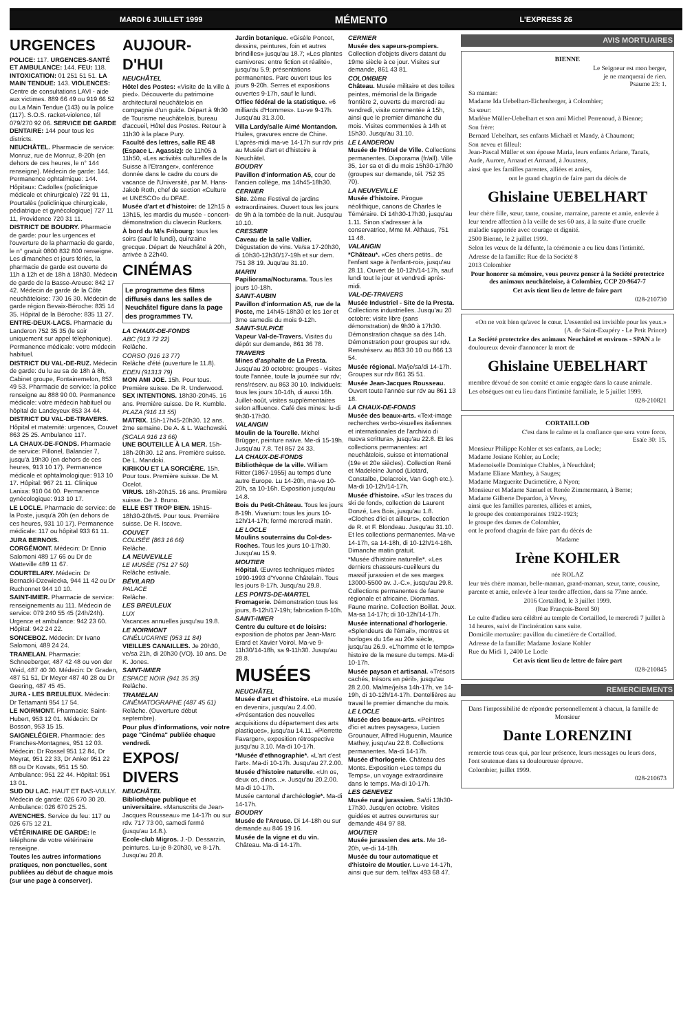MARDI 6 JUILLET 1999 MÉMENTO L'EXPRESS 26
URGENCES
POLICE: 117. URGENCES-SANTÉ ET AMBULANCE: 144. FEU: 118. INTOXICATION: 01 251 51 51. LA MAIN TENDUE: 143. VIOLENCES: Centre de consultations LAVI - aide aux victimes. 889 66 49 ou 919 66 52 ou La Main Tendue (143) ou la police (117). S.O.S. racket-violence, tél 079/270 92 06. SERVICE DE GARDE DENTAIRE: 144 pour tous les districts.
NEUCHÂTEL. Pharmacie de service: Monruz, rue de Monruz, 8-20h (en dehors de ces heures, le n° 144 renseigne). Médecin de garde: 144. Permanence ophtalmique: 144. Hôpitaux: Cadolles (policlinique médicale et chirurgicale) 722 91 11, Pourtalès (policlinique chirurgicale, pédiatrique et gynécologique) 727 11 11, Providence 720 31 11.
DISTRICT DE BOUDRY. Pharmacie de garde: pour les urgences et l'ouverture de la pharmacie de garde, le n° gratuit 0800 832 800 renseigne. Les dimanches et jours fériés, la pharmacie de garde est ouverte de 11h à 12h et de 18h à 18h30. Médecin de garde de la Basse-Areuse: 842 17 42. Médecin de garde de la Côte neuchâteloise: 730 16 30. Médecin de garde région Bevaix-Béroche: 835 14 35. Hôpital de la Béroche: 835 11 27.
ENTRE-DEUX-LACS. Pharmacie du Landeron 752 35 35 (le soir uniquement sur appel téléphonique). Permanence médicale: votre médecin habituel.
DISTRICT DU VAL-DE-RUZ. Médecin de garde: du lu au sa de 18h à 8h, Cabinet groupe, Fontainemelon, 853 49 53. Pharmacie de service: la police renseigne au 888 90 00. Permanence médicale: votre médecin habituel ou hôpital de Landeyeux 853 34 44.
DISTRICT DU VAL-DE-TRAVERS. Hôpital et maternité: urgences, Couvet 863 25 25. Ambulance 117.
LA CHAUX-DE-FONDS. Pharmacie de service: Pillonel, Balancier 7, jusqu'à 19h30 (en dehors de ces heures, 913 10 17). Permanence médicale et ophtalmologique: 913 10 17. Hôpital: 967 21 11. Clinique Lanixa: 910 04 00. Permanence gynécologique: 913 10 17.
LE LOCLE. Pharmacie de service: de la Poste, jusqu'à 20h (en dehors de ces heures, 931 10 17). Permanence médicale: 117 ou hôpital 933 61 11.
JURA BERNOIS.
CORGÉMONT. Médecin: Dr Ennio Salomoni 489 17 66 ou Dr de Watteville 489 11 67.
COURTELARY. Médecin: Dr Bernacki-Dzewiecka, 944 11 42 ou Dr Ruchonnet 944 10 10.
SAINT-IMIER. Pharmacie de service: renseignements au 111. Médecin de service: 079 240 55 45 (24h/24h). Urgence et ambulance: 942 23 60. Hôpital: 942 24 22.
SONCEBOZ. Médecin: Dr Ivano Salomoni, 489 24 24.
TRAMELAN. Pharmacie: Schneeberger, 487 42 48 ou von der Weid, 487 40 30. Médecin: Dr Graden, 487 51 51, Dr Meyer 487 40 28 ou Dr Geering, 487 45 45.
JURA - LES BREULEUX. Médecin: Dr Tettamanti 954 17 54.
LE NOIRMONT. Pharmacie: Saint-Hubert, 953 12 01. Médecin: Dr Bosson, 953 15 15.
SAIGNELÉGIER. Pharmacie: des Franches-Montagnes, 951 12 03. Médecin: Dr Rossel 951 12 84, Dr Meyrat, 951 22 33, Dr Anker 951 22 88 ou Dr Kovats, 951 15 50. Ambulance: 951 22 44. Hôpital: 951 13 01.
SUD DU LAC. HAUT ET BAS-VULLY. Médecin de garde: 026 670 30 20. Ambulance: 026 670 25 25.
AVENCHES. Service du feu: 117 ou 026 675 12 21.
VÉTÉRINAIRE DE GARDE: le téléphone de votre vétérinaire renseigne.
Toutes les autres informations pratiques, non ponctuelles, sont publiées au début de chaque mois (sur une page à conserver).
AUJOUR-D'HUI
NEUCHÂTEL
Hôtel des Postes: «Visite de la ville à pied». Découverte du patrimoine architectural neuchâtelois en compagnie d'un guide. Départ à 9h30 de Tourisme neuchâtelois, bureau d'accueil, Hôtel des Postes. Retour à 11h30 à la place Pury.
Faculté des lettres, salle RE 48 (Espace L. Agassiz): de 11h05 à 11h50, «Les activités culturelles de la Suisse à l'Etranger», conférence donnée dans le cadre du cours de vacance de l'Université, par M. Hans-Jakob Roth, chef de section «Culture et UNESCO» du DFAE.
Musée d'art et d'histoire: de 12h15 à 13h15, les mardis du musée - concert-démonstration du clavecin Ruckers.
À bord du M/s Fribourg: tous les soirs (sauf le lundi), quinzaine grecque. Départ de Neuchâtel à 20h, arrivée à 22h40.
CINÉMAS
Le programme des films diffusés dans les salles de Neuchâtel figure dans la page des programmes TV.
LA CHAUX-DE-FONDS
ABC (913 72 22)
Relâche.
CORSO (916 13 77)
Relâche d'été (ouverture le 11.8).
EDEN (91313 79)
MON AMI JOE. 15h. Pour tous. Première suisse. De R. Underwood.
SEX INTENTIONS. 18h30-20h45. 16 ans. Première suisse. De R. Kumble.
PLAZA (916 13 55)
MATRIX. 15h-17h45-20h30. 12 ans. 2me semaine. De A. & L. Wachowski.
(SCALA 916 13 66)
UNE BOUTEILLE À LA MER. 15h-18h-20h30. 12 ans. Première suisse. De L. Mandoki.
KIRIKOU ET LA SORCIÈRE. 15h. Pour tous. Première suisse. De M. Ocelot.
VIRUS. 18h-20h15. 16 ans. Première suisse. De J. Bruno.
ELLE EST TROP BIEN. 15h15-18h30-20h45. Pour tous. Première suisse. De R. Iscove.
COUVET
COLISÉE (863 16 66)
Relâche.
LA NEUVEVILLE
LE MUSÉE (751 27 50)
Relâche estivale.
BÉVILARD
PALACE
Relâche.
LES BREULEUX
LUX
Vacances annuelles jusqu'au 19.8.
LE NOIRMONT
CINÉLUCARNE (953 11 84)
VIEILLES CANAILLES. Je 20h30, ve/sa 21h, di 20h30 (VO). 10 ans. De K. Jones.
SAINT-IMIER
ESPACE NOIR (941 35 35)
Relâche.
TRAMELAN
CINÉMATOGRAPHE (487 45 61)
Relâche. (Ouverture début septembre).
Pour plus d'informations, voir notre page "Cinéma" publiée chaque vendredi.
EXPOS/ DIVERS
NEUCHÂTEL
Bibliothèque publique et universitaire. «Manuscrits de Jean-Jacques Rousseau» me 14-17h ou sur rdv. 717 73 00, samedi fermé (jusqu'au 14.8.).
Ecole-club Migros. J.-D. Dessarzin, peintures. Lu-je 8-20h30, ve 8-17h. Jusqu'au 20.8.
Jardin botanique. «Gisèle Poncet, dessins, peintures, foin et autres brindilles» jusqu'au 18.7; «Les plantes carnivores: entre fiction et réalité», jusqu'au 5.9; présentations permanentes. Parc ouvert tous les jours 9-20h. Serres et expositions ouvertes 9-17h, sauf le lundi.
Office fédéral de la statistique. «6 milliards d'Hommes». Lu-ve 9-17h. Jusqu'au 31.3.00.
Villa Lardy/salle Aimé Montandon. Huiles, gravures encre de Chine. L'après-midi ma-ve 14-17h sur rdv pris au Musée d'art et d'histoire à Neuchâtel.
BOUDRY
Pavillon d'information A5, cour de l'ancien collège, ma 14h45-18h30.
CERNIER
Site. 2ème Festival de jardins extraordinaires. Ouvert tous les jours de 9h à la tombée de la nuit. Jusqu'au 10.10.
CRESSIER
Caveau de la salle Vallier. Dégustation de vins. Ve/sa 17-20h30, di 10h30-12h30/17-19h et sur dem. 751 38 19. Juqu'au 31.10.
MARIN
Papiliorama/Nocturama. Tous les jours 10-18h.
SAINT-AUBIN
Pavillon d'information A5, rue de la Poste, me 14h45-18h30 et les 1er et 3me samedis du mois 9-12h.
SAINT-SULPICE
Vapeur Val-de-Travers. Visites du dépôt sur demande, 861 36 78.
TRAVERS
Mines d'asphalte de La Presta. Jusqu'au 20 octobre: groupes - visites toute l'année, toute la journée sur rdv; rens/réserv. au 863 30 10. Individuels: tous les jours 10-14h, di aussi 16h. Juillet-août, visites supplémentaires selon affluence. Café des mines: lu-di 9h30-17h30.
VALANGIN
Moulin de la Tourelle. Michel Brügger, peinture naïve. Me-di 15-19h. Jusqu'au 7.8. Tél 857 24 33.
LA CHAUX-DE-FONDS
Bibliothèque de la ville. William Ritter (1867-1955) au temps d'une autre Europe. Lu 14-20h, ma-ve 10-20h, sa 10-16h. Exposition jusqu'au 14.8.
Bois du Petit-Château. Tous les jours 8-19h. Vivarium: tous les jours 10-12h/14-17h; fermé mercredi matin.
LE LOCLE
Moulins souterrains du Col-des-Roches. Tous les jours 10-17h30. Jusqu'au 15.9.
MOUTIER
Hôpital. Œuvres techniques mixtes 1990-1993 d'Yvonne Châtelain. Tous les jours 8-17h. Jusqu'au 29.8.
LES PONTS-DE-MARTEL
Fromagerie. Démonstration tous les jours, 8-12h/17-19h; fabrication 8-10h.
SAINT-IMIER
Centre du culture et de loisirs: exposition de photos par Jean-Marc Erard et Xavier Voirol. Ma-ve 9-11h30/14-18h, sa 9-11h30. Jusqu'au 28.8.
MUSÉES
NEUCHÂTEL
Musée d'art et d'histoire. «Le musée en devenir», jusqu'au 2.4.00. «Présentation des nouvelles acquisitions du département des arts plastiques», jusqu'au 14.11. «Pierrette Favarger», exposition rétrospective jusqu'au 3.10. Ma-di 10-17h.
*Musée d'ethnographie*. «L'art c'est l'art». Ma-di 10-17h. Jusqu'au 27.2.00.
Musée d'histoire naturelle. «Un os, deux os, dinos...». Jusqu'au 20.2.00. Ma-di 10-17h.
Musée cantonal d'archéologie*. Ma-di 14-17h.
BOUDRY
Musée de l'Areuse. Di 14-18h ou sur demande au 846 19 16.
Musée de la vigne et du vin. Château. Ma-di 14-17h.
CERNIER
Musée des sapeurs-pompiers. Collection d'objets divers datant du 19me siècle à ce jour. Visites sur demande, 861 43 81.
COLOMBIER
Château. Musée militaire et des toiles peintes, mémorial de la Brigade frontière 2, ouverts du mercredi au vendredi, visite commentée à 15h, ainsi que le premier dimanche du mois. Visites commentées à 14h et 15h30. Jusqu'au 31.10.
LE LANDERON
Musée de l'Hôtel de Ville. Collections permanentes. Diaporama (fr/all). Ville 35, 1er sa et di du mois 15h30-17h30 (groupes sur demande, tél. 752 35 70).
LA NEUVEVILLE
Musée d'histoire. Pirogue néolithique, canons de Charles le Téméraire. Di 14h30-17h30, jusqu'au 1.11. Sinon s'adresser à la conservatrice, Mme M. Althaus, 751 11 48.
VALANGIN
*Château*. «Ces chers petits.. de l'enfant sage à l'enfant-roi», jusqu'au 28.11. Ouvert de 10-12h/14-17h, sauf lundi tout le jour et vendredi après-midi.
VAL-DE-TRAVERS
Musée Industriel - Site de la Presta. Collections industrielles. Jusqu'au 20 octobre: visite libre (sans démonstration) de 9h30 à 17h30. Démonstration chaque sa dès 14h. Démonstration pour groupes sur rdv. Rens/réserv. au 863 30 10 ou 866 13 54.
Musée régional. Ma/je/sa/di 14-17h. Groupes sur rdv 861 35 51.
Musée Jean-Jacques Rousseau. Ouvert toute l'année sur rdv au 861 13 18.
LA CHAUX-DE-FONDS
Musée des beaux-arts. «Text-image recherches verbo-visuelles italiennes et internationales de l'archivio di nuova scrittura», jusqu'au 22.8. Et les collections permanentes: art neuchâtelois, suisse et international (19e et 20e siècles). Collection René et Madeleine Junod (Liotard, Constalbe, Delacroix, Van Gogh etc.). Ma-di 10-12h/14-17h.
Musée d'histoire. «Sur les traces du ski de fond», collection de Laurent Donzé, Les Bois, jusqu'au 1.8. «Cloches d'ici et ailleurs», collection de R. et F. Blondeau. Jusqu'au 31.10. Et les collections permanentes. Ma-ve 14-17h, sa 14-18h, di 10-12h/14-18h. Dimanche matin gratuit.
*Musée d'histoire naturelle*. «Les derniers chasseurs-cueilleurs du massif jurassien et de ses marges 13000-5500 av. J.-C.», jusqu'au 29.8. Collections permanentes de faune régionale et africaine. Dioramas. Faune marine. Collection Boillat. Jeux. Ma-sa 14-17h; di 10-12h/14-17h.
Musée international d'horlogerie. «Splendeurs de l'émail», montres et horloges du 16e au 20e siècle, jusqu'au 26.9. «L'homme et le temps» histoire de la mesure du temps. Ma-di 10-17h.
Musée paysan et artisanal. «Trésors cachés, trésors en péril», jusqu'au 28.2.00. Ma/me/je/sa 14h-17h, ve 14-19h, di 10-12h/14-17h. Dentellières au travail le premier dimanche du mois.
LE LOCLE
Musée des beaux-arts. «Peintres d'ici et autres paysages», Lucien Grounauer, Alfred Huguenin, Maurice Mathey, jusqu'au 22.8. Collections permanentes. Ma-di 14-17h.
Musée d'horlogerie. Château des Monts. Exposition «Les temps du Temps», un voyage extraordinaire dans le temps. Ma-di 10-17h.
LES GENEVEZ
Musée rural jurassien. Sa/di 13h30-17h30. Jusqu'en octobre. Visites guidées et autres ouvertures sur demande 484 97 88.
MOUTIER
Musée jurassien des arts. Me 16-20h, ve-di 14-18h.
Musée du tour automatique et d'histoire de Moutier. Lu-ve 14-17h, ainsi que sur dem. tel/fax 493 68 47.
AVIS MORTUAIRES
BIENNE
Le Seigneur est mon berger,
je ne manquerai de rien.
Psaume 23: 1.
Sa maman:
Madame Ida Uebelhart-Eichenberger, à Colombier;
Sa sœur:
Marlène Müller-Uebelhart et son ami Michel Perrenoud, à Bienne;
Son frère:
Bernard Uebelhart, ses enfants Michaël et Mandy, à Chaumont;
Son neveu et filleul:
Jean-Pascal Müller et son épouse Maria, leurs enfants Ariane, Tanaïs, Aude, Aurore, Arnaud et Armand, à Jouxtens,
ainsi que les familles parentes, alliées et amies,
ont le grand chagrin de faire part du décès de
Ghislaine UEBELHART
leur chère fille, sœur, tante, cousine, marraine, parente et amie, enlevée à leur tendre affection à la veille de ses 60 ans, à la suite d'une cruelle maladie supportée avec courage et dignité.
2500 Bienne, le 2 juillet 1999.
Selon les vœux de la défunte, la cérémonie a eu lieu dans l'intimité.
Adresse de la famille: Rue de la Société 8
2013 Colombier
Pour honorer sa mémoire, vous pouvez penser à la Société protectrice des animaux neuchâteloise, à Colombier, CCP 20-9647-7
Cet avis tient lieu de lettre de faire part
028-210730
«On ne voit bien qu'avec le cœur. L'essentiel est invisible pour les yeux.»
(A. de Saint-Exupéry - Le Petit Prince)
La Société protectrice des animaux Neuchâtel et environs - SPAN a le douloureux devoir d'annoncer la mort de
Ghislaine UEBELHART
membre dévoué de son comité et amie engagée dans la cause animale.
Les obsèques ont eu lieu dans l'intimité familiale, le 5 juillet 1999.
028-210821
CORTAILLOD
C'est dans le calme et la confiance que sera votre force.
Esaïe 30: 15.
Monsieur Philippe Kohler et ses enfants, au Locle;
Madame Josiane Kohler, au Locle;
Mademoiselle Dominique Chables, à Neuchâtel;
Madame Eliane Matthey, à Sauges;
Madame Marguerite Ducimetière, à Nyon;
Monsieur et Madame Samuel et Renée Zimmermann, à Berne;
Madame Gilberte Depardon, à Vevey,
ainsi que les familles parentes, alliées et amies,
le groupe des contemporaines 1922-1923;
le groupe des dames de Colombier,
ont le profond chagrin de faire part du décès de
Madame
Irène KOHLER
née ROLAZ
leur très chère maman, belle-maman, grand-maman, sœur, tante, cousine, parente et amie, enlevée à leur tendre affection, dans sa 77me année.
2016 Cortaillod, le 3 juillet 1999.
(Rue François-Borel 50)
Le culte d'adieu sera célébré au temple de Cortaillod, le mercredi 7 juillet à 14 heures, suivi de l'incinération sans suite.
Domicile mortuaire: pavillon du cimetière de Cortaillod.
Adresse de la famille: Madame Josiane Kohler
Rue du Midi 1, 2400 Le Locle
Cet avis tient lieu de lettre de faire part
028-210845
REMERCIEMENTS
Dans l'impossibilité de répondre personnellement à chacun, la famille de
Monsieur
Dante LORENZINI
remercie tous ceux qui, par leur présence, leurs messages ou leurs dons, l'ont soutenue dans sa douloureuse épreuve.
Colombier, juillet 1999.
028-210673